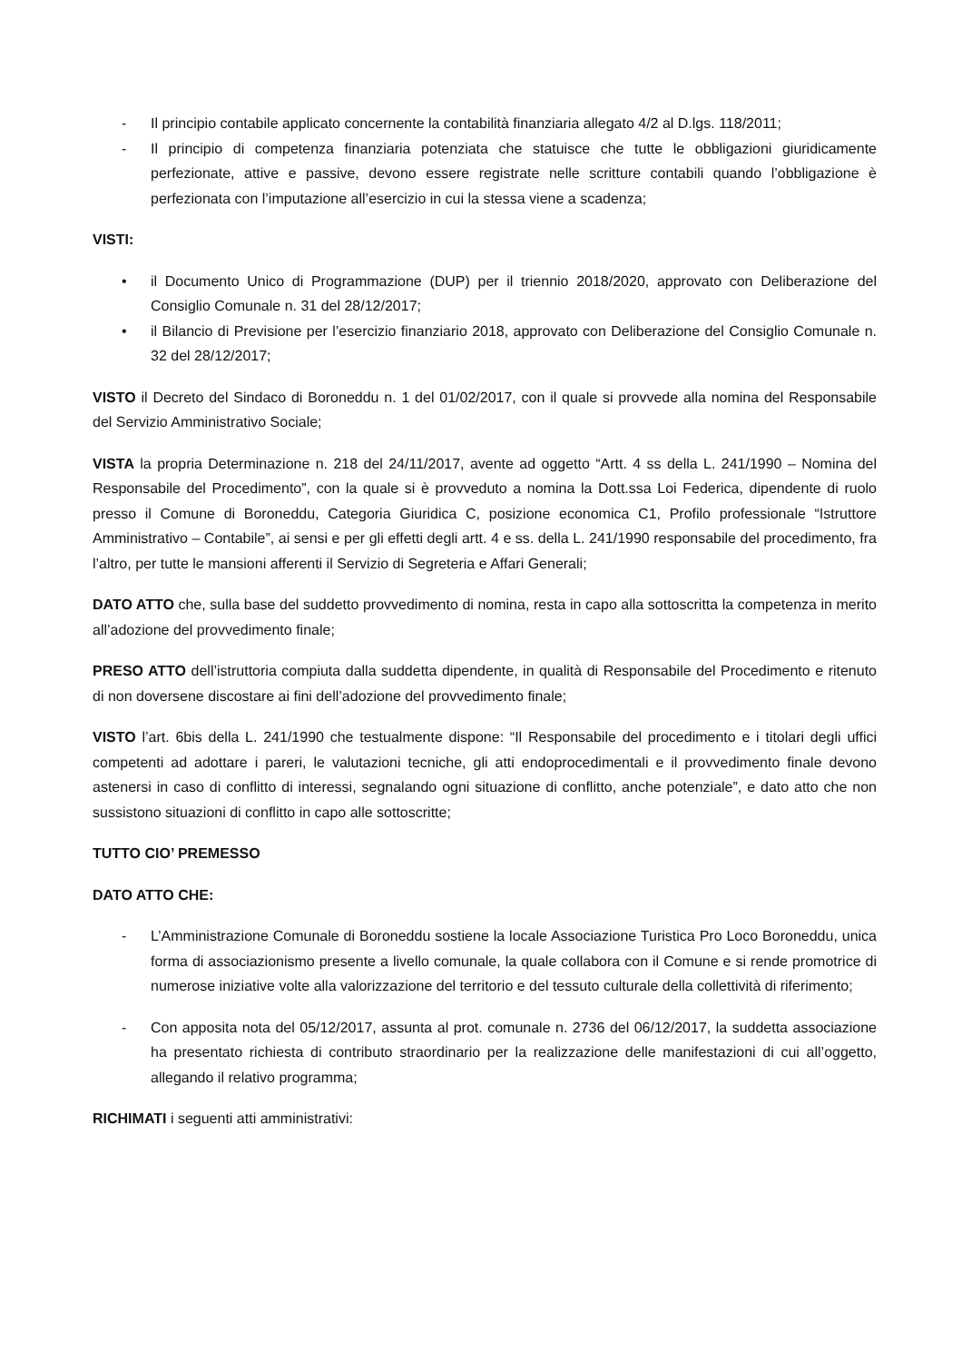- Il principio contabile applicato concernente la contabilità finanziaria allegato 4/2 al D.lgs. 118/2011;
- Il principio di competenza finanziaria potenziata che statuisce che tutte le obbligazioni giuridicamente perfezionate, attive e passive, devono essere registrate nelle scritture contabili quando l’obbligazione è perfezionata con l’imputazione all’esercizio in cui la stessa viene a scadenza;
VISTI:
• il Documento Unico di Programmazione (DUP) per il triennio 2018/2020, approvato con Deliberazione del Consiglio Comunale n. 31 del 28/12/2017;
• il Bilancio di Previsione per l’esercizio finanziario 2018, approvato con Deliberazione del Consiglio Comunale n. 32 del 28/12/2017;
VISTO il Decreto del Sindaco di Boroneddu n. 1 del 01/02/2017, con il quale si provvede alla nomina del Responsabile del Servizio Amministrativo Sociale;
VISTA la propria Determinazione n. 218 del 24/11/2017, avente ad oggetto “Artt. 4 ss della L. 241/1990 – Nomina del Responsabile del Procedimento”, con la quale si è provveduto a nomina la Dott.ssa Loi Federica, dipendente di ruolo presso il Comune di Boroneddu, Categoria Giuridica C, posizione economica C1, Profilo professionale “Istruttore Amministrativo – Contabile”, ai sensi e per gli effetti degli artt. 4 e ss. della L. 241/1990 responsabile del procedimento, fra l’altro, per tutte le mansioni afferenti il Servizio di Segreteria e Affari Generali;
DATO ATTO che, sulla base del suddetto provvedimento di nomina, resta in capo alla sottoscritta la competenza in merito all’adozione del provvedimento finale;
PRESO ATTO dell’istruttoria compiuta dalla suddetta dipendente, in qualità di Responsabile del Procedimento e ritenuto di non doversene discostare ai fini dell’adozione del provvedimento finale;
VISTO l’art. 6bis della L. 241/1990 che testualmente dispone: “Il Responsabile del procedimento e i titolari degli uffici competenti ad adottare i pareri, le valutazioni tecniche, gli atti endoprocedimentali e il provvedimento finale devono astenersi in caso di conflitto di interessi, segnalando ogni situazione di conflitto, anche potenziale”, e dato atto che non sussistono situazioni di conflitto in capo alle sottoscritte;
TUTTO CIO’ PREMESSO
DATO ATTO CHE:
- L’Amministrazione Comunale di Boroneddu sostiene la locale Associazione Turistica Pro Loco Boroneddu, unica forma di associazionismo presente a livello comunale, la quale collabora con il Comune e si rende promotrice di numerose iniziative volte alla valorizzazione del territorio e del tessuto culturale della collettività di riferimento;
- Con apposita nota del 05/12/2017, assunta al prot. comunale n. 2736 del 06/12/2017, la suddetta associazione ha presentato richiesta di contributo straordinario per la realizzazione delle manifestazioni di cui all’oggetto, allegando il relativo programma;
RICHIMATI i seguenti atti amministrativi: